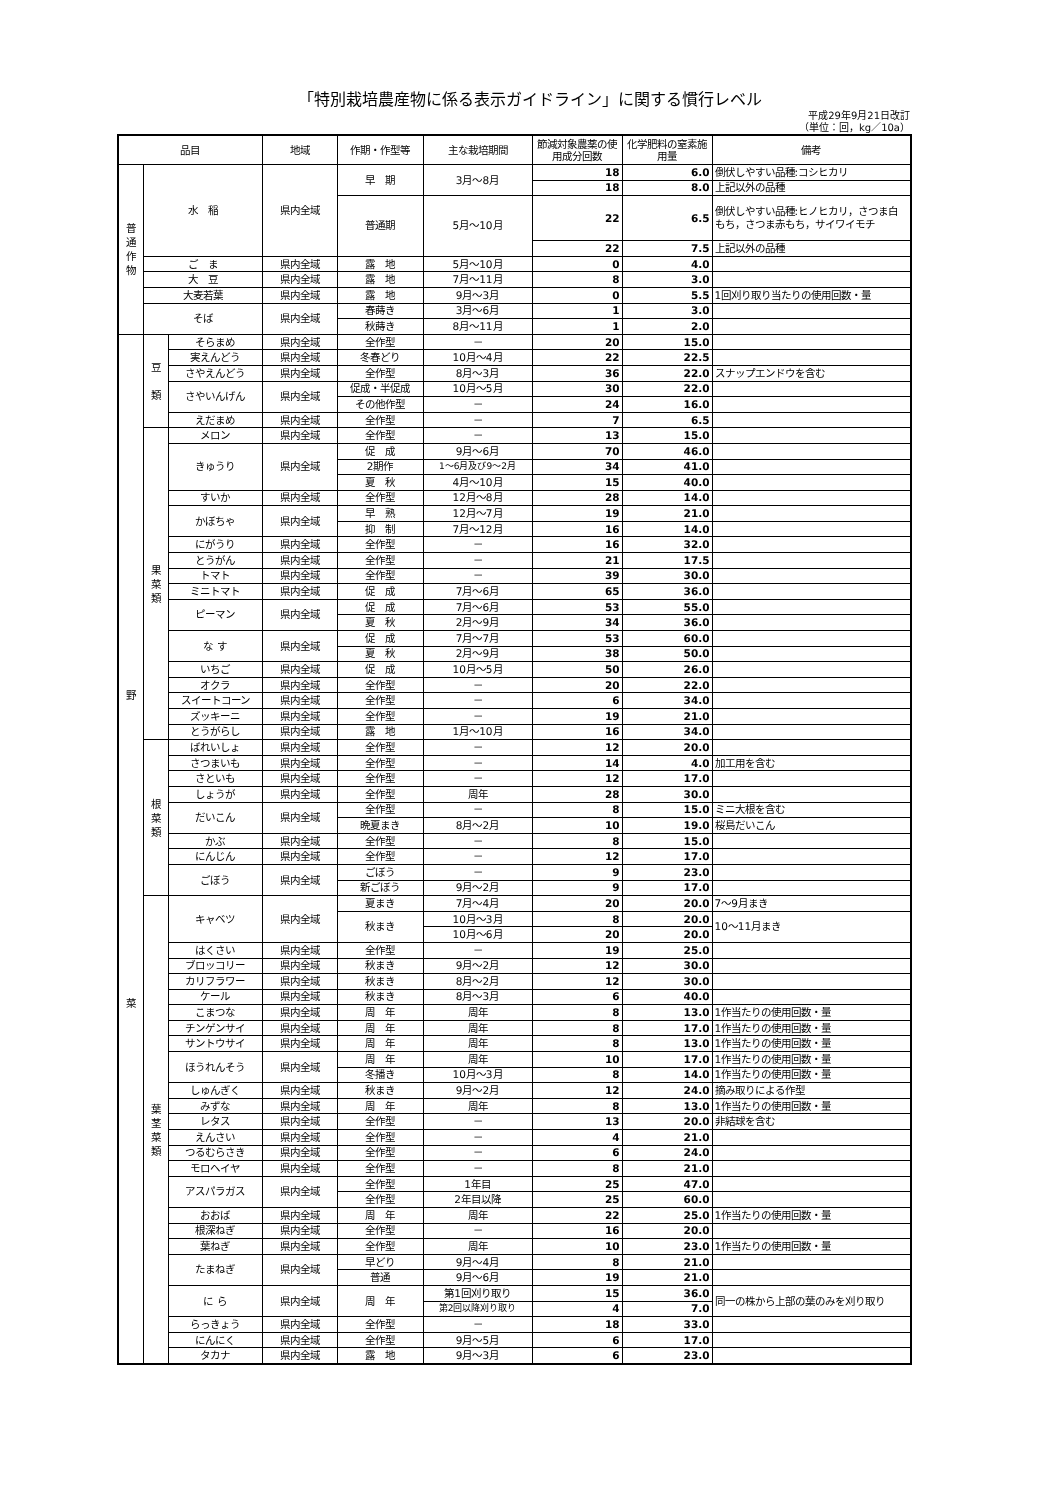「特別栽培農産物に係る表示ガイドライン」に関する慣行レベル
平成29年9月21日改訂
（単位：回，kg／10a）
| 品目 | | | 地域 | 作期・作型等 | 主な栽培期間 | 節減対象農薬の使用成分回数 | 化学肥料の窒素施用量 | 備考 |
| --- | --- | --- | --- | --- | --- | --- | --- | --- |
| 普 通 作 物 | 水 稲 | | 県内全域 | 早 期 | 3月～8月 | 18 | 6.0 | 倒伏しやすい品種:コシヒカリ |
| | | | | | | 18 | 8.0 | 上記以外の品種 |
| | | | | 普通期 | 5月～10月 | 22 | 6.5 | 倒伏しやすい品種:ヒノヒカリ，さつま白もち，さつま赤もち，サイワイモチ |
| | | | | | | 22 | 7.5 | 上記以外の品種 |
| | ご ま | | 県内全域 | 露 地 | 5月～10月 | 0 | 4.0 | |
| | 大 豆 | | 県内全域 | 露 地 | 7月～11月 | 8 | 3.0 | |
| | 大麦若葉 | | 県内全域 | 露 地 | 9月～3月 | 0 | 5.5 | 1回刈り取り当たりの使用回数・量 |
| | そば | | 県内全域 | 春蒔き | 3月～6月 | 1 | 3.0 | |
| | | | | 秋蒔き | 8月～11月 | 1 | 2.0 | |
| 野 菜 | 豆 類 | そらまめ | 県内全域 | 全作型 | － | 20 | 15.0 | |
| | | 実えんどう | 県内全域 | 冬春どり | 10月～4月 | 22 | 22.5 | |
| | | さやえんどう | 県内全域 | 全作型 | 8月～3月 | 36 | 22.0 | スナップエンドウを含む |
| | | さやいんげん | 県内全域 | 促成・半促成 | 10月～5月 | 30 | 22.0 | |
| | | | | その他作型 | － | 24 | 16.0 | |
| | | えだまめ | 県内全域 | 全作型 | － | 7 | 6.5 | |
| | 果 菜 類 | メロン | 県内全域 | 全作型 | － | 13 | 15.0 | |
| | | きゅうり | 県内全域 | 促 成 | 9月～6月 | 70 | 46.0 | |
| | | | | 2期作 | 1～6月及び9～2月 | 34 | 41.0 | |
| | | | | 夏 秋 | 4月～10月 | 15 | 40.0 | |
| | | すいか | 県内全域 | 全作型 | 12月～8月 | 28 | 14.0 | |
| | | かぼちゃ | 県内全域 | 早 熟 | 12月～7月 | 19 | 21.0 | |
| | | | | 抑 制 | 7月～12月 | 16 | 14.0 | |
| | | にがうり | 県内全域 | 全作型 | － | 16 | 32.0 | |
| | | とうがん | 県内全域 | 全作型 | － | 21 | 17.5 | |
| | | トマト | 県内全域 | 全作型 | － | 39 | 30.0 | |
| | | ミニトマト | 県内全域 | 促 成 | 7月～6月 | 65 | 36.0 | |
| | | ピーマン | 県内全域 | 促 成 | 7月～6月 | 53 | 55.0 | |
| | | | | 夏 秋 | 2月～9月 | 34 | 36.0 | |
| | | な す | 県内全域 | 促 成 | 7月～7月 | 53 | 60.0 | |
| | | | | 夏 秋 | 2月～9月 | 38 | 50.0 | |
| | | いちご | 県内全域 | 促 成 | 10月～5月 | 50 | 26.0 | |
| | | オクラ | 県内全域 | 全作型 | － | 20 | 22.0 | |
| | | スイートコーン | 県内全域 | 全作型 | － | 6 | 34.0 | |
| | | ズッキーニ | 県内全域 | 全作型 | － | 19 | 21.0 | |
| | | とうがらし | 県内全域 | 露 地 | 1月～10月 | 16 | 34.0 | |
| | 根 菜 類 | ばれいしょ | 県内全域 | 全作型 | － | 12 | 20.0 | |
| | | さつまいも | 県内全域 | 全作型 | － | 14 | 4.0 | 加工用を含む |
| | | さといも | 県内全域 | 全作型 | － | 12 | 17.0 | |
| | | しょうが | 県内全域 | 全作型 | 周年 | 28 | 30.0 | |
| | | だいこん | 県内全域 | 全作型 | － | 8 | 15.0 | ミニ大根を含む |
| | | | | 晩夏まき | 8月～2月 | 10 | 19.0 | 桜島だいこん |
| | | かぶ | 県内全域 | 全作型 | － | 8 | 15.0 | |
| | | にんじん | 県内全域 | 全作型 | － | 12 | 17.0 | |
| | | ごぼう | 県内全域 | ごぼう | － | 9 | 23.0 | |
| | | | | 新ごぼう | 9月～2月 | 9 | 17.0 | |
| | 葉 茎 菜 類 | キャベツ | 県内全域 | 夏まき | 7月～4月 | 20 | 20.0 | 7～9月まき |
| | | | | 秋まき | 10月～3月 | 8 | 20.0 | 10～11月まき |
| | | | | | 10月～6月 | 20 | 20.0 | |
| | | はくさい | 県内全域 | 全作型 | － | 19 | 25.0 | |
| | | ブロッコリー | 県内全域 | 秋まき | 9月～2月 | 12 | 30.0 | |
| | | カリフラワー | 県内全域 | 秋まき | 8月～2月 | 12 | 30.0 | |
| | | ケール | 県内全域 | 秋まき | 8月～3月 | 6 | 40.0 | |
| | | こまつな | 県内全域 | 周 年 | 周年 | 8 | 13.0 | 1作当たりの使用回数・量 |
| | | チンゲンサイ | 県内全域 | 周 年 | 周年 | 8 | 17.0 | 1作当たりの使用回数・量 |
| | | サントウサイ | 県内全域 | 周 年 | 周年 | 8 | 13.0 | 1作当たりの使用回数・量 |
| | | ほうれんそう | 県内全域 | 周 年 | 周年 | 10 | 17.0 | 1作当たりの使用回数・量 |
| | | | | 冬播き | 10月～3月 | 8 | 14.0 | 1作当たりの使用回数・量 |
| | | しゅんぎく | 県内全域 | 秋まき | 9月～2月 | 12 | 24.0 | 摘み取りによる作型 |
| | | みずな | 県内全域 | 周 年 | 周年 | 8 | 13.0 | 1作当たりの使用回数・量 |
| | | レタス | 県内全域 | 全作型 | － | 13 | 20.0 | 非結球を含む |
| | | えんさい | 県内全域 | 全作型 | － | 4 | 21.0 | |
| | | つるむらさき | 県内全域 | 全作型 | － | 6 | 24.0 | |
| | | モロヘイヤ | 県内全域 | 全作型 | － | 8 | 21.0 | |
| | | アスパラガス | 県内全域 | 全作型 | 1年目 | 25 | 47.0 | |
| | | | | 全作型 | 2年目以降 | 25 | 60.0 | |
| | | おおば | 県内全域 | 周 年 | 周年 | 22 | 25.0 | 1作当たりの使用回数・量 |
| | | 根深ねぎ | 県内全域 | 全作型 | － | 16 | 20.0 | |
| | | 葉ねぎ | 県内全域 | 全作型 | 周年 | 10 | 23.0 | 1作当たりの使用回数・量 |
| | | たまねぎ | 県内全域 | 早どり | 9月～4月 | 8 | 21.0 | |
| | | | | 普通 | 9月～6月 | 19 | 21.0 | |
| | | に ら | 県内全域 | 周 年 | 第1回刈り取り | 15 | 36.0 | 同一の株から上部の葉のみを刈り取り |
| | | | | | 第2回以降刈り取り | 4 | 7.0 | |
| | | らっきょう | 県内全域 | 全作型 | － | 18 | 33.0 | |
| | | にんにく | 県内全域 | 全作型 | 9月～5月 | 6 | 17.0 | |
| | | タカナ | 県内全域 | 露 地 | 9月～3月 | 6 | 23.0 | |